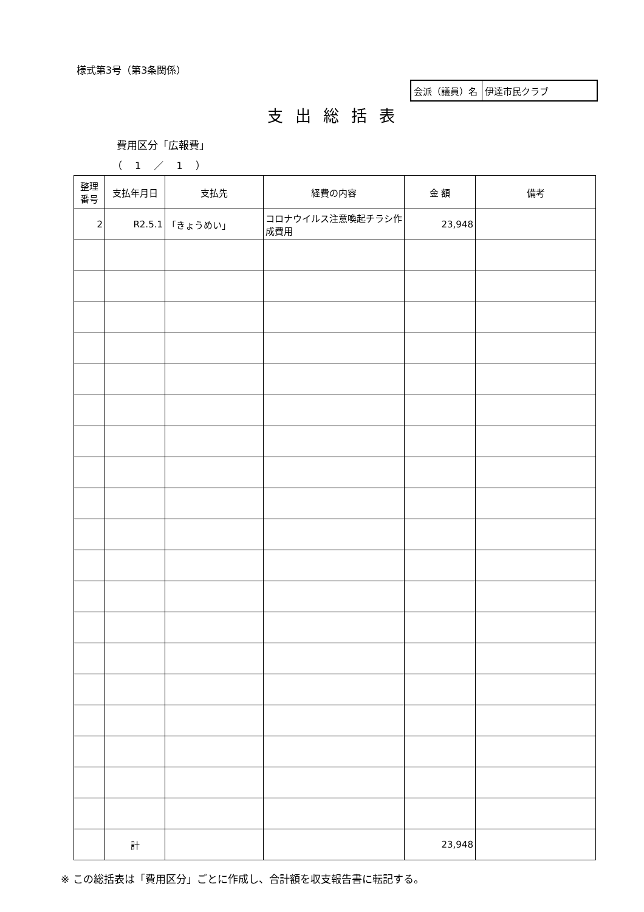様式第3号（第3条関係）
| 会派（議員）名 | 伊達市民クラブ |
支出総括表
費用区分「広報費」
（ 1 ／ 1 ）
| 整理 番号 | 支払年月日 | 支払先 | 経費の内容 | 金 額 | 備考 |
| --- | --- | --- | --- | --- | --- |
| 2 | R2.5.1 | 「きょうめい」 | コロナウイルス注意喚起チラシ作成費用 | 23,948 | |
| | 計 | | | 23,948 | |
※ この総括表は「費用区分」ごとに作成し、合計額を収支報告書に転記する。